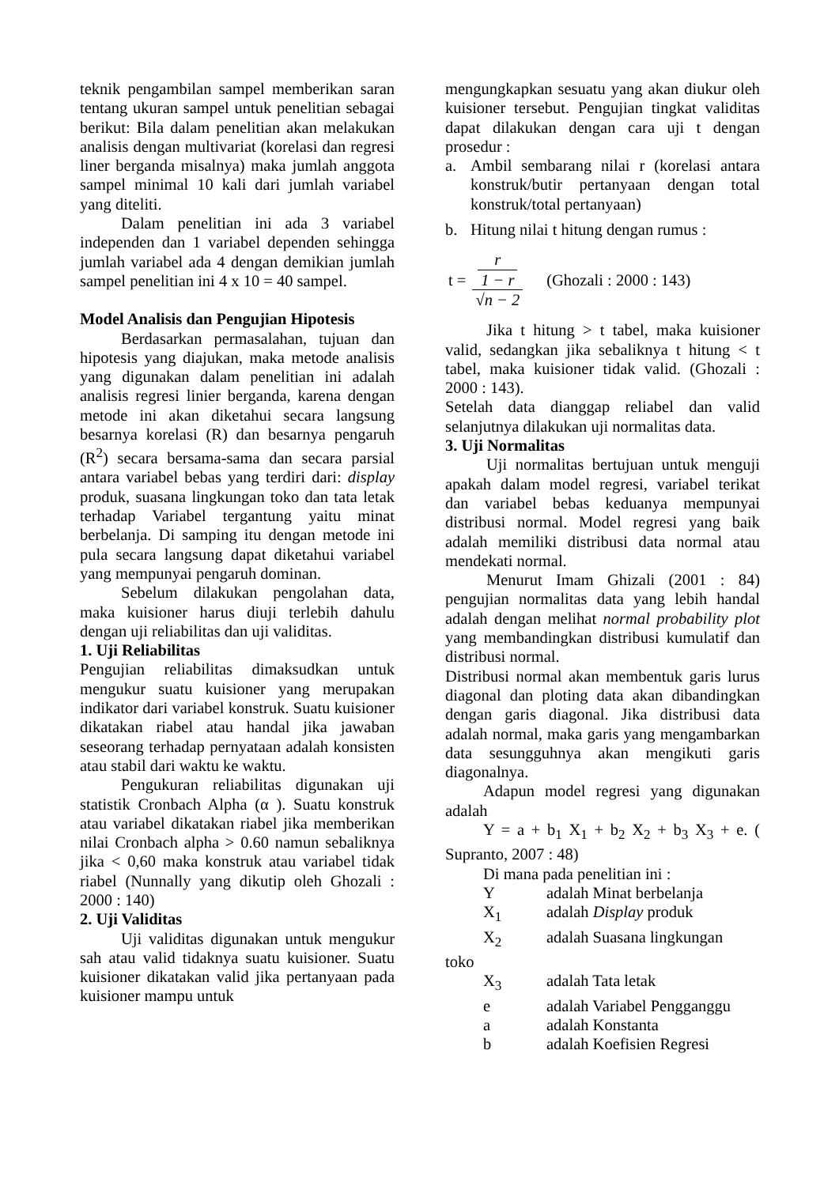teknik pengambilan sampel memberikan saran tentang ukuran sampel untuk penelitian sebagai berikut: Bila dalam penelitian akan melakukan analisis dengan multivariat (korelasi dan regresi liner berganda misalnya) maka jumlah anggota sampel minimal 10 kali dari jumlah variabel yang diteliti.
Dalam penelitian ini ada 3 variabel independen dan 1 variabel dependen sehingga jumlah variabel ada 4 dengan demikian jumlah sampel penelitian ini 4 x 10 = 40 sampel.
Model Analisis dan Pengujian Hipotesis
Berdasarkan permasalahan, tujuan dan hipotesis yang diajukan, maka metode analisis yang digunakan dalam penelitian ini adalah analisis regresi linier berganda, karena dengan metode ini akan diketahui secara langsung besarnya korelasi (R) dan besarnya pengaruh (R<sup>2</sup>) secara bersama-sama dan secara parsial antara variabel bebas yang terdiri dari: display produk, suasana lingkungan toko dan tata letak terhadap Variabel tergantung yaitu minat berbelanja. Di samping itu dengan metode ini pula secara langsung dapat diketahui variabel yang mempunyai pengaruh dominan.
Sebelum dilakukan pengolahan data, maka kuisioner harus diuji terlebih dahulu dengan uji reliabilitas dan uji validitas.
1. Uji Reliabilitas
Pengujian reliabilitas dimaksudkan untuk mengukur suatu kuisioner yang merupakan indikator dari variabel konstruk. Suatu kuisioner dikatakan riabel atau handal jika jawaban seseorang terhadap pernyataan adalah konsisten atau stabil dari waktu ke waktu.
Pengukuran reliabilitas digunakan uji statistik Cronbach Alpha (α ). Suatu konstruk atau variabel dikatakan riabel jika memberikan nilai Cronbach alpha > 0.60 namun sebaliknya jika < 0,60 maka konstruk atau variabel tidak riabel (Nunnally yang dikutip oleh Ghozali : 2000 : 140)
2. Uji Validitas
Uji validitas digunakan untuk mengukur sah atau valid tidaknya suatu kuisioner. Suatu kuisioner dikatakan valid jika pertanyaan pada kuisioner mampu untuk
mengungkapkan sesuatu yang akan diukur oleh kuisioner tersebut. Pengujian tingkat validitas dapat dilakukan dengan cara uji t dengan prosedur :
a. Ambil sembarang nilai r (korelasi antara konstruk/butir pertanyaan dengan total konstruk/total pertanyaan)
b. Hitung nilai t hitung dengan rumus :
t =
r
1 − r
√n − 2
(Ghozali : 2000 : 143)
Jika t hitung > t tabel, maka kuisioner valid, sedangkan jika sebaliknya t hitung < t tabel, maka kuisioner tidak valid. (Ghozali : 2000 : 143).
Setelah data dianggap reliabel dan valid selanjutnya dilakukan uji normalitas data.
3. Uji Normalitas
Uji normalitas bertujuan untuk menguji apakah dalam model regresi, variabel terikat dan variabel bebas keduanya mempunyai distribusi normal. Model regresi yang baik adalah memiliki distribusi data normal atau mendekati normal.
Menurut Imam Ghizali (2001 : 84) pengujian normalitas data yang lebih handal adalah dengan melihat normal probability plot yang membandingkan distribusi kumulatif dan distribusi normal.
Distribusi normal akan membentuk garis lurus diagonal dan ploting data akan dibandingkan dengan garis diagonal. Jika distribusi data adalah normal, maka garis yang mengambarkan data sesungguhnya akan mengikuti garis diagonalnya.
Adapun model regresi yang digunakan adalah
Y = a + b<sub>1</sub> X<sub>1</sub> + b<sub>2</sub> X<sub>2</sub> + b<sub>3</sub> X<sub>3</sub> + e. ( Supranto, 2007 : 48)
Di mana pada penelitian ini :
Yadalah Minat berbelanja
X<sub>1</sub> adalah Display produk
X<sub>2</sub> adalah Suasana lingkungan
toko
X<sub>3</sub> adalah Tata letak
e adalah Variabel Pengganggu
a adalah Konstanta
b adalah Koefisien Regresi